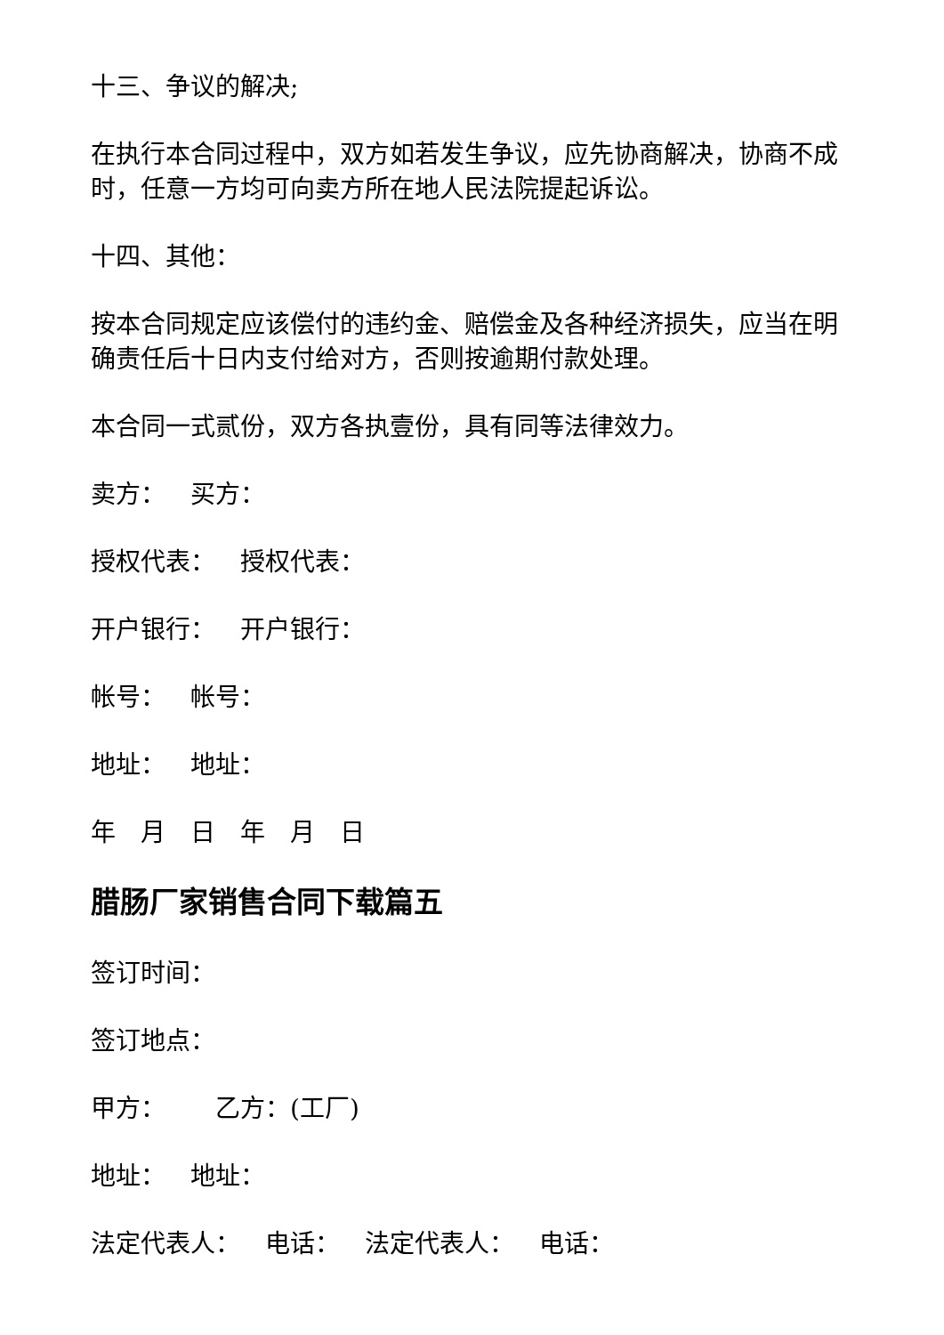十三、争议的解决;
在执行本合同过程中，双方如若发生争议，应先协商解决，协商不成时，任意一方均可向卖方所在地人民法院提起诉讼。
十四、其他：
按本合同规定应该偿付的违约金、赔偿金及各种经济损失，应当在明确责任后十日内支付给对方，否则按逾期付款处理。
本合同一式贰份，双方各执壹份，具有同等法律效力。
卖方： 买方：
授权代表： 授权代表：
开户银行： 开户银行：
帐号： 帐号：
地址： 地址：
年　月　日　年　月　日
腊肠厂家销售合同下载篇五
签订时间：
签订地点：
甲方： 乙方：(工厂)
地址： 地址：
法定代表人： 电话： 法定代表人： 电话：